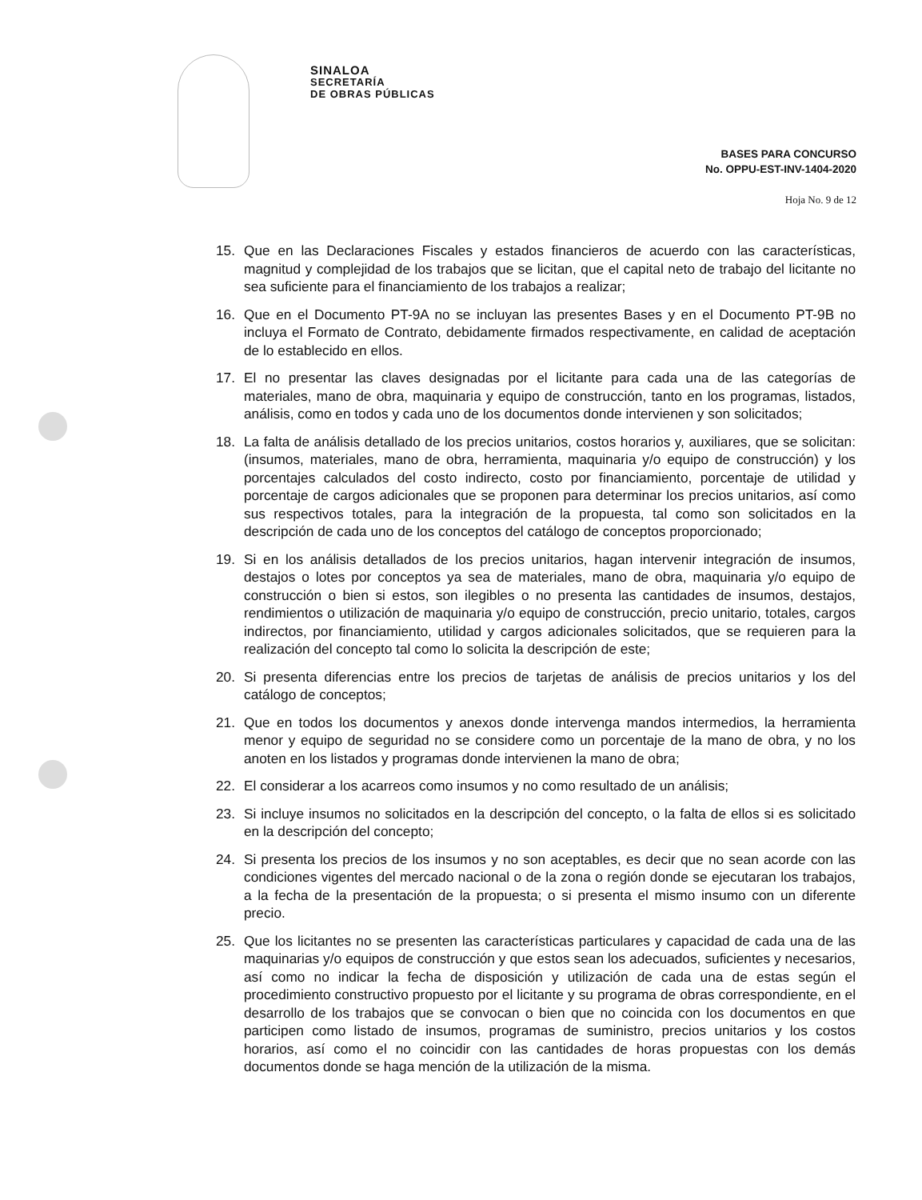SINALOA
SECRETARÍA
DE OBRAS PÚBLICAS
BASES PARA CONCURSO
No. OPPU-EST-INV-1404-2020
Hoja No. 9 de 12
15. Que en las Declaraciones Fiscales y estados financieros de acuerdo con las características, magnitud y complejidad de los trabajos que se licitan, que el capital neto de trabajo del licitante no sea suficiente para el financiamiento de los trabajos a realizar;
16. Que en el Documento PT-9A no se incluyan las presentes Bases y en el Documento PT-9B no incluya el Formato de Contrato, debidamente firmados respectivamente, en calidad de aceptación de lo establecido en ellos.
17. El no presentar las claves designadas por el licitante para cada una de las categorías de materiales, mano de obra, maquinaria y equipo de construcción, tanto en los programas, listados, análisis, como en todos y cada uno de los documentos donde intervienen y son solicitados;
18. La falta de análisis detallado de los precios unitarios, costos horarios y, auxiliares, que se solicitan: (insumos, materiales, mano de obra, herramienta, maquinaria y/o equipo de construcción) y los porcentajes calculados del costo indirecto, costo por financiamiento, porcentaje de utilidad y porcentaje de cargos adicionales que se proponen para determinar los precios unitarios, así como sus respectivos totales, para la integración de la propuesta, tal como son solicitados en la descripción de cada uno de los conceptos del catálogo de conceptos proporcionado;
19. Si en los análisis detallados de los precios unitarios, hagan intervenir integración de insumos, destajos o lotes por conceptos ya sea de materiales, mano de obra, maquinaria y/o equipo de construcción o bien si estos, son ilegibles o no presenta las cantidades de insumos, destajos, rendimientos o utilización de maquinaria y/o equipo de construcción, precio unitario, totales, cargos indirectos, por financiamiento, utilidad y cargos adicionales solicitados, que se requieren para la realización del concepto tal como lo solicita la descripción de este;
20. Si presenta diferencias entre los precios de tarjetas de análisis de precios unitarios y los del catálogo de conceptos;
21. Que en todos los documentos y anexos donde intervenga mandos intermedios, la herramienta menor y equipo de seguridad no se considere como un porcentaje de la mano de obra, y no los anoten en los listados y programas donde intervienen la mano de obra;
22. El considerar a los acarreos como insumos y no como resultado de un análisis;
23. Si incluye insumos no solicitados en la descripción del concepto, o la falta de ellos si es solicitado en la descripción del concepto;
24. Si presenta los precios de los insumos y no son aceptables, es decir que no sean acorde con las condiciones vigentes del mercado nacional o de la zona o región donde se ejecutaran los trabajos, a la fecha de la presentación de la propuesta; o si presenta el mismo insumo con un diferente precio.
25. Que los licitantes no se presenten las características particulares y capacidad de cada una de las maquinarias y/o equipos de construcción y que estos sean los adecuados, suficientes y necesarios, así como no indicar la fecha de disposición y utilización de cada una de estas según el procedimiento constructivo propuesto por el licitante y su programa de obras correspondiente, en el desarrollo de los trabajos que se convocan o bien que no coincida con los documentos en que participen como listado de insumos, programas de suministro, precios unitarios y los costos horarios, así como el no coincidir con las cantidades de horas propuestas con los demás documentos donde se haga mención de la utilización de la misma.